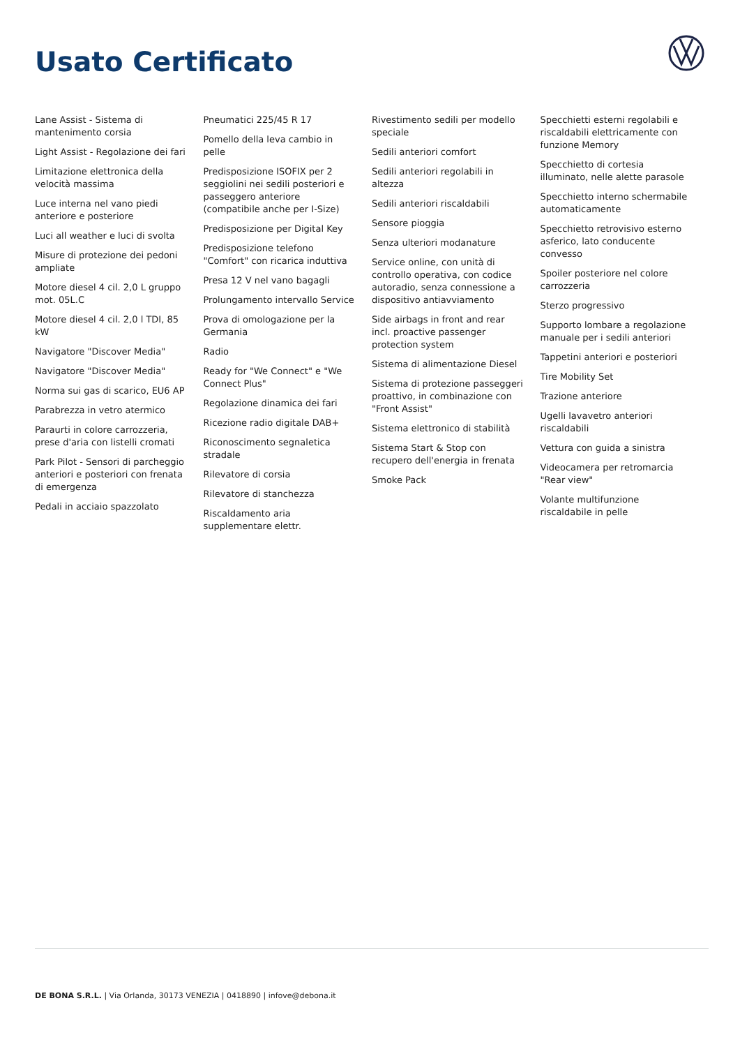Usato Certificato
Lane Assist - Sistema di mantenimento corsia
Light Assist - Regolazione dei fari
Limitazione elettronica della velocità massima
Luce interna nel vano piedi anteriore e posteriore
Luci all weather e luci di svolta
Misure di protezione dei pedoni ampliate
Motore diesel 4 cil. 2,0 L gruppo mot. 05L.C
Motore diesel 4 cil. 2,0 l TDI, 85 kW
Navigatore "Discover Media"
Navigatore "Discover Media"
Norma sui gas di scarico, EU6 AP
Parabrezza in vetro atermico
Paraurti in colore carrozzeria, prese d'aria con listelli cromati
Park Pilot - Sensori di parcheggio anteriori e posteriori con frenata di emergenza
Pedali in acciaio spazzolato
Pneumatici 225/45 R 17
Pomello della leva cambio in pelle
Predisposizione ISOFIX per 2 seggiolini nei sedili posteriori e passeggero anteriore (compatibile anche per I-Size)
Predisposizione per Digital Key
Predisposizione telefono "Comfort" con ricarica induttiva
Presa 12 V nel vano bagagli
Prolungamento intervallo Service
Prova di omologazione per la Germania
Radio
Ready for "We Connect" e "We Connect Plus"
Regolazione dinamica dei fari
Ricezione radio digitale DAB+
Riconoscimento segnaletica stradale
Rilevatore di corsia
Rilevatore di stanchezza
Riscaldamento aria supplementare elettr.
Rivestimento sedili per modello speciale
Sedili anteriori comfort
Sedili anteriori regolabili in altezza
Sedili anteriori riscaldabili
Sensore pioggia
Senza ulteriori modanature
Service online, con unità di controllo operativa, con codice autoradio, senza connessione a dispositivo antiavviamento
Side airbags in front and rear incl. proactive passenger protection system
Sistema di alimentazione Diesel
Sistema di protezione passeggeri proattivo, in combinazione con "Front Assist"
Sistema elettronico di stabilità
Sistema Start & Stop con recupero dell'energia in frenata
Smoke Pack
Specchietti esterni regolabili e riscaldabili elettricamente con funzione Memory
Specchietto di cortesia illuminato, nelle alette parasole
Specchietto interno schermabile automaticamente
Specchietto retrovisivo esterno asferico, lato conducente convesso
Spoiler posteriore nel colore carrozzeria
Sterzo progressivo
Supporto lombare a regolazione manuale per i sedili anteriori
Tappetini anteriori e posteriori
Tire Mobility Set
Trazione anteriore
Ugelli lavavetro anteriori riscaldabili
Vettura con guida a sinistra
Videocamera per retromarcia "Rear view"
Volante multifunzione riscaldabile in pelle
DE BONA S.R.L. | Via Orlanda, 30173 VENEZIA | 0418890 | infove@debona.it